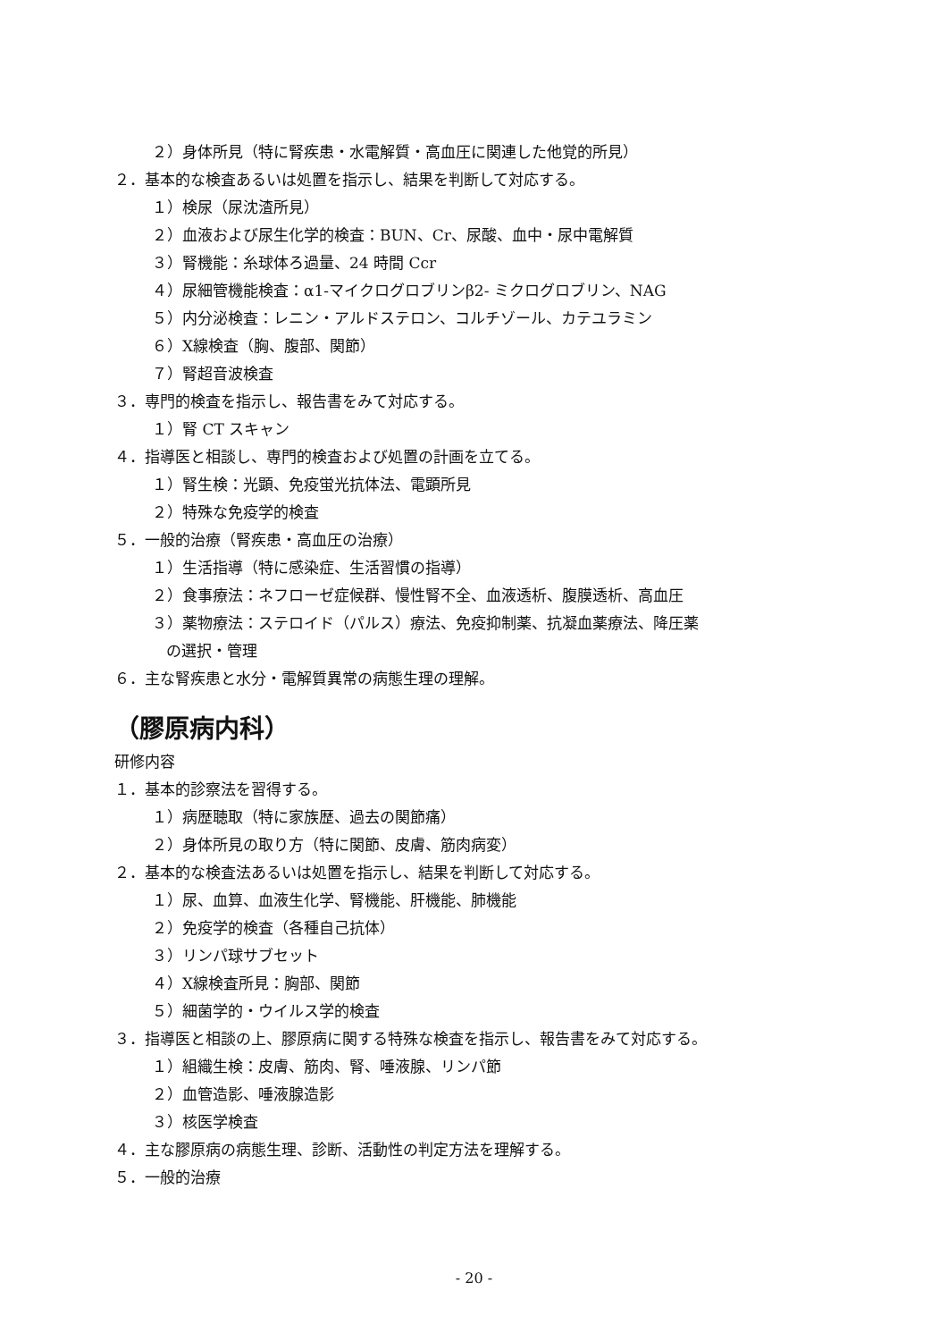２）身体所見（特に腎疾患・水電解質・高血圧に関連した他覚的所見）
２．基本的な検査あるいは処置を指示し、結果を判断して対応する。
１）検尿（尿沈渣所見）
２）血液および尿生化学的検査：BUN、Cr、尿酸、血中・尿中電解質
３）腎機能：糸球体ろ過量、24 時間 Ccr
４）尿細管機能検査：α1-マイクログロブリンβ2- ミクログロブリン、NAG
５）内分泌検査：レニン・アルドステロン、コルチゾール、カテユラミン
６）X線検査（胸、腹部、関節）
７）腎超音波検査
３．専門的検査を指示し、報告書をみて対応する。
１）腎 CT スキャン
４．指導医と相談し、専門的検査および処置の計画を立てる。
１）腎生検：光顕、免疫蛍光抗体法、電顕所見
２）特殊な免疫学的検査
５．一般的治療（腎疾患・高血圧の治療）
１）生活指導（特に感染症、生活習慣の指導）
２）食事療法：ネフローゼ症候群、慢性腎不全、血液透析、腹膜透析、高血圧
３）薬物療法：ステロイド（パルス）療法、免疫抑制薬、抗凝血薬療法、降圧薬
の選択・管理
６．主な腎疾患と水分・電解質異常の病態生理の理解。
（膠原病内科）
研修内容
１．基本的診察法を習得する。
１）病歴聴取（特に家族歴、過去の関節痛）
２）身体所見の取り方（特に関節、皮膚、筋肉病変）
２．基本的な検査法あるいは処置を指示し、結果を判断して対応する。
１）尿、血算、血液生化学、腎機能、肝機能、肺機能
２）免疫学的検査（各種自己抗体）
３）リンパ球サブセット
４）X線検査所見：胸部、関節
５）細菌学的・ウイルス学的検査
３．指導医と相談の上、膠原病に関する特殊な検査を指示し、報告書をみて対応する。
１）組織生検：皮膚、筋肉、腎、唾液腺、リンパ節
２）血管造影、唾液腺造影
３）核医学検査
４．主な膠原病の病態生理、診断、活動性の判定方法を理解する。
５．一般的治療
- 20 -